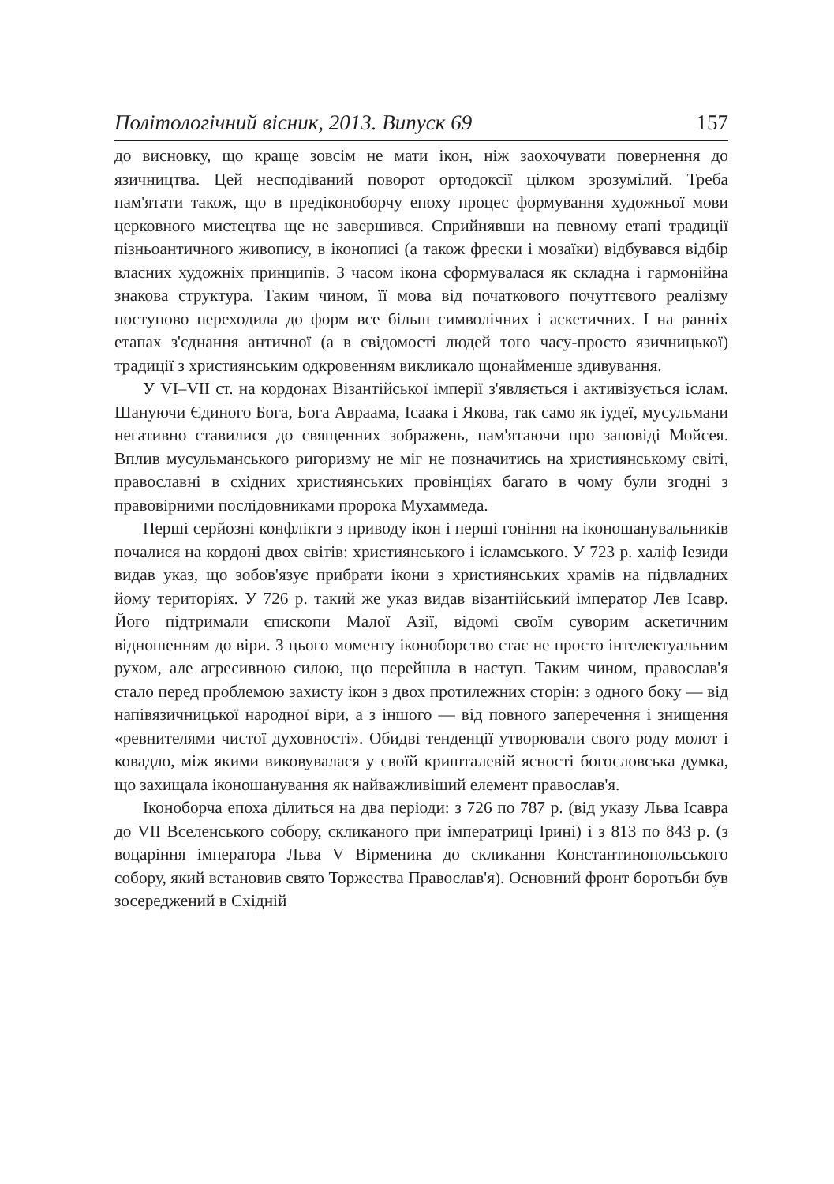Політологічний вісник, 2013. Випуск 69 157
до висновку, що краще зовсім не мати ікон, ніж заохочувати повернення до язичництва. Цей несподіваний поворот ортодоксії цілком зрозумілий. Треба пам'ятати також, що в предіконоборчу епоху процес формування художньої мови церковного мистецтва ще не завершився. Сприйнявши на певному етапі традиції пізньоантичного живопису, в іконописі (а також фрески і мозаїки) відбувався відбір власних художніх принципів. З часом ікона сформувалася як складна і гармонійна знакова структура. Таким чином, її мова від початкового почуттєвого реалізму поступово переходила до форм все більш символічних і аскетичних. І на ранніх етапах з'єднання античної (а в свідомості людей того часу-просто язичницької) традиції з християнським одкровенням викликало щонайменше здивування.
У VI–VII ст. на кордонах Візантійської імперії з'являється і активізується іслам. Шануючи Єдиного Бога, Бога Авраама, Ісаака і Якова, так само як іудеї, мусульмани негативно ставилися до священних зображень, пам'ятаючи про заповіді Мойсея. Вплив мусульманського ригоризму не міг не позначитись на християнському світі, православні в східних християнських провінціях багато в чому були згодні з правовірними послідовниками пророка Мухаммеда.
Перші серйозні конфлікти з приводу ікон і перші гоніння на іконошанувальників почалися на кордоні двох світів: християнського і ісламського. У 723 р. халіф Іезиди видав указ, що зобов'язує прибрати ікони з християнських храмів на підвладних йому територіях. У 726 р. такий же указ видав візантійський імператор Лев Ісавр. Його підтримали єпископи Малої Азії, відомі своїм суворим аскетичним відношенням до віри. З цього моменту іконоборство стає не просто інтелектуальним рухом, але агресивною силою, що перейшла в наступ. Таким чином, православ'я стало перед проблемою захисту ікон з двох протилежних сторін: з одного боку — від напівязичницької народної віри, а з іншого — від повного заперечення і знищення «ревнителями чистої духовності». Обидві тенденції утворювали свого роду молот і ковадло, між якими виковувалася у своїй кришталевій ясності богословська думка, що захищала іконошанування як найважливіший елемент православ'я.
Іконоборча епоха ділиться на два періоди: з 726 по 787 р. (від указу Льва Ісавра до VII Вселенського собору, скликаного при імператриці Ірині) і з 813 по 843 р. (з воцаріння імператора Льва V Вірменина до скликання Константинопольського собору, який встановив свято Торжества Православ'я). Основний фронт боротьби був зосереджений в Східній